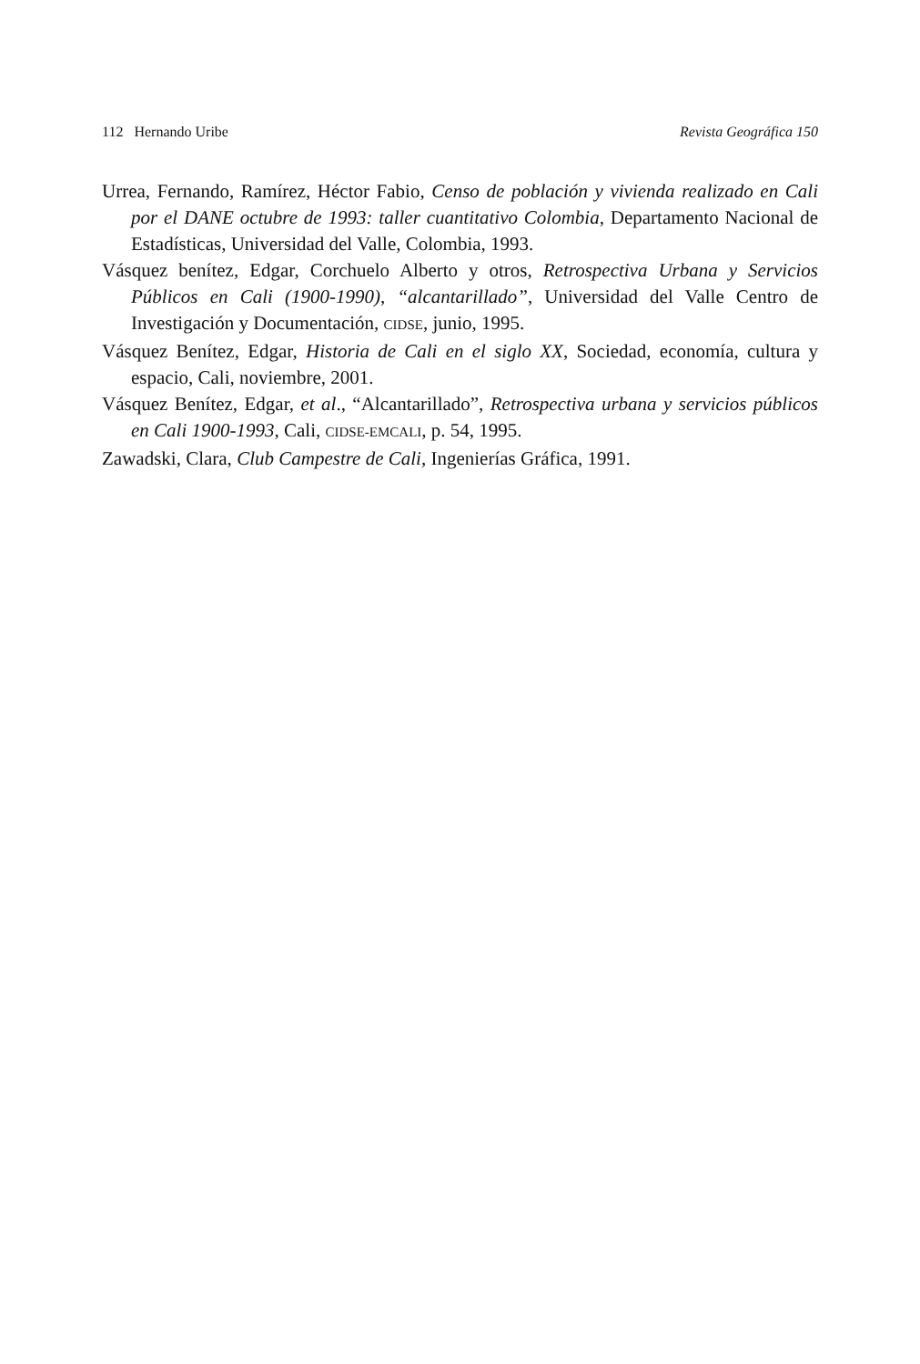112 Hernando Uribe Revista Geográfica 150
Urrea, Fernando, Ramírez, Héctor Fabio, Censo de población y vivienda realizado en Cali por el DANE octubre de 1993: taller cuantitativo Colombia, Departamento Nacional de Estadísticas, Universidad del Valle, Colombia, 1993.
Vásquez benítez, Edgar, Corchuelo Alberto y otros, Retrospectiva Urbana y Servicios Públicos en Cali (1900-1990), “alcantarillado”, Universidad del Valle Centro de Investigación y Documentación, CIDSE, junio, 1995.
Vásquez Benítez, Edgar, Historia de Cali en el siglo XX, Sociedad, economía, cultura y espacio, Cali, noviembre, 2001.
Vásquez Benítez, Edgar, et al., “Alcantarillado”, Retrospectiva urbana y servicios públicos en Cali 1900-1993, Cali, CIDSE-EMCALI, p. 54, 1995.
Zawadski, Clara, Club Campestre de Cali, Ingenierías Gráfica, 1991.